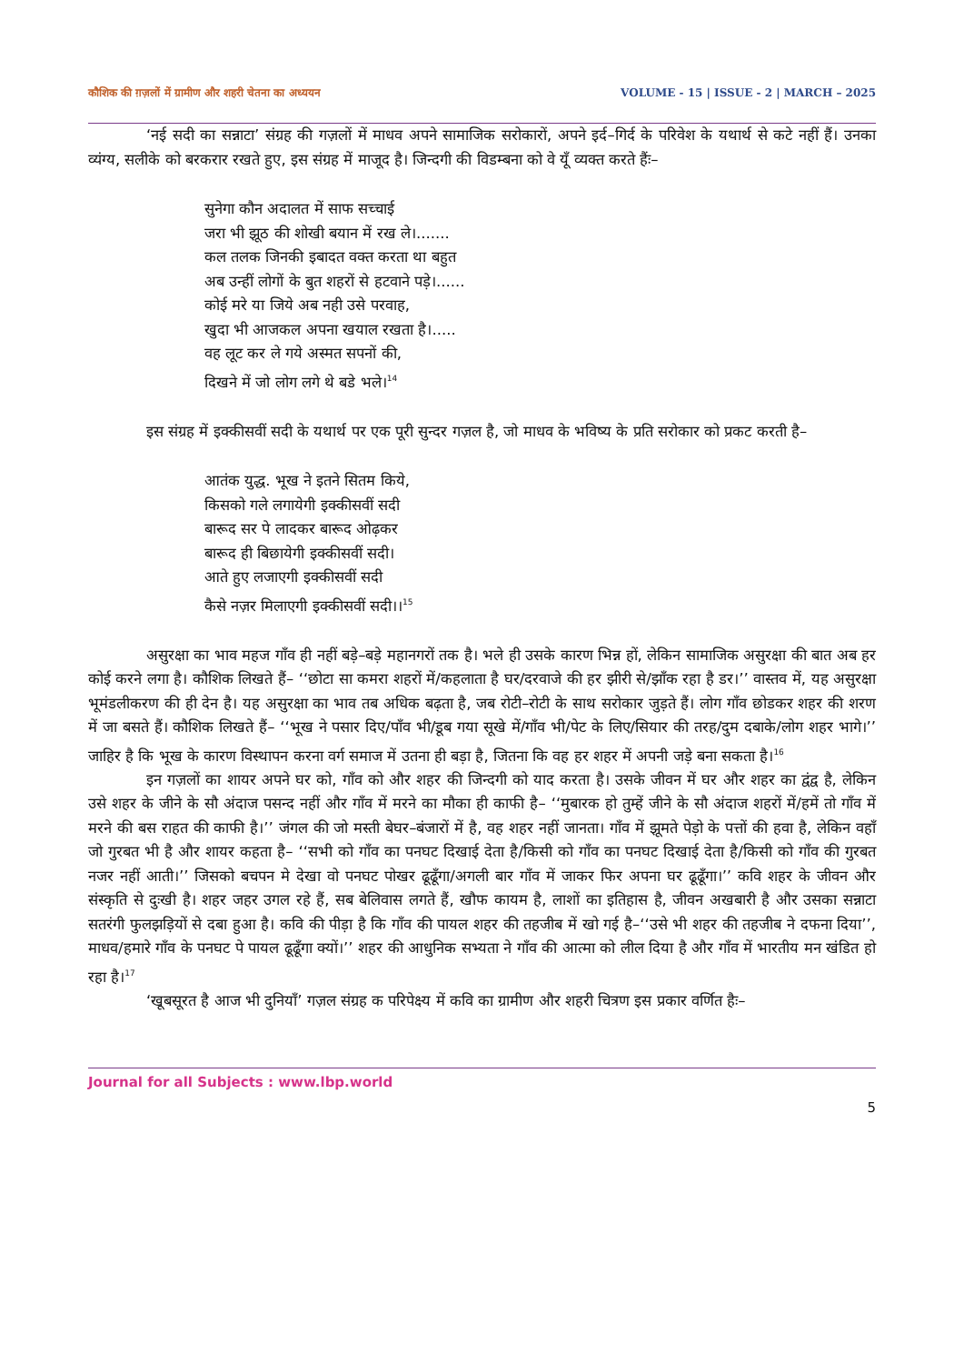कौशिक की ग़ज़लों में ग्रामीण और शहरी चेतना का अध्ययन VOLUME - 15 | ISSUE - 2 | MARCH – 2025
‘नई सदी का सन्नाटा’ संग्रह की गज़लों में माधव अपने सामाजिक सरोकारों, अपने इर्द–गिर्द के परिवेश के यथार्थ से कटे नहीं हैं। उनका व्यंग्य, सलीके को बरकरार रखते हुए, इस संग्रह में माजूद है। जिन्दगी की विडम्बना को वे यूँ व्यक्त करते हैंः–
सुनेगा कौन अदालत में साफ सच्चाई
जरा भी झूठ की शोखी बयान में रख ले।.......
कल तलक जिनकी इबादत वक्त करता था बहुत
अब उन्हीं लोगों के बुत शहरों से हटवाने पड़े।......
कोई मरे या जिये अब नही उसे परवाह,
खुदा भी आजकल अपना खयाल रखता है।.....
वह लूट कर ले गये अस्मत सपनों की,
दिखने में जो लोग लगे थे बडे भले।<sup>14</sup>
इस संग्रह में इक्कीसवीं सदी के यथार्थ पर एक पूरी सुन्दर गज़ल है, जो माधव के भविष्य के प्रति सरोकार को प्रकट करती है–
आतंक युद्ध. भूख ने इतने सितम किये,
किसको गले लगायेगी इक्कीसवीं सदी
बारूद सर पे लादकर बारूद ओढ़कर
बारूद ही बिछायेगी इक्कीसवीं सदी।
आते हुए लजाएगी इक्कीसवीं सदी
कैसे नज़र मिलाएगी इक्कीसवीं सदी।।<sup>15</sup>
असुरक्षा का भाव महज गाँव ही नहीं बड़े–बड़े महानगरों तक है। भले ही उसके कारण भिन्न हों, लेकिन सामाजिक असुरक्षा की बात अब हर कोई करने लगा है। कौशिक लिखते हैं– ‘‘छोटा सा कमरा शहरों में/कहलाता है घर/दरवाजे की हर झीरी से/झाँक रहा है डर।’’ वास्तव में, यह असुरक्षा भूमंडलीकरण की ही देन है। यह असुरक्षा का भाव तब अधिक बढ़ता है, जब रोटी–रोटी के साथ सरोकार जुड़ते हैं। लोग गाँव छोडकर शहर की शरण में जा बसते हैं। कौशिक लिखते हैं– ‘‘भूख ने पसार दिए/पाँव भी/डूब गया सूखे में/गाँव भी/पेट के लिए/सियार की तरह/दुम दबाके/लोग शहर भागे।’’ जाहिर है कि भूख के कारण विस्थापन करना वर्ग समाज में उतना ही बड़ा है, जितना कि वह हर शहर में अपनी जड़े बना सकता है।<sup>16</sup>
इन गज़लों का शायर अपने घर को, गाँव को और शहर की जिन्दगी को याद करता है। उसके जीवन में घर और शहर का द्वंद्व है, लेकिन उसे शहर के जीने के सौ अंदाज पसन्द नहीं और गाँव में मरने का मौका ही काफी है– ‘‘मुबारक हो तुम्हें जीने के सौ अंदाज शहरों में/हमें तो गाँव में मरने की बस राहत की काफी है।’’ जंगल की जो मस्ती बेघर–बंजारों में है, वह शहर नहीं जानता। गाँव में झूमते पेड़ो के पत्तों की हवा है, लेकिन वहाँ जो गुरबत भी है और शायर कहता है– ‘‘सभी को गाँव का पनघट दिखाई देता है/किसी को गाँव का पनघट दिखाई देता है/किसी को गाँव की गुरबत नजर नहीं आती।’’ जिसको बचपन मे देखा वो पनघट पोखर ढूढूँगा/अगली बार गाँव में जाकर फिर अपना घर ढूढूँगा।’’ कवि शहर के जीवन और संस्कृति से दुःखी है। शहर जहर उगल रहे हैं, सब बेलिवास लगते हैं, खौफ कायम है, लाशों का इतिहास है, जीवन अखबारी है और उसका सन्नाटा सतरंगी फुलझड़ियों से दबा हुआ है। कवि की पीड़ा है कि गाँव की पायल शहर की तहजीब में खो गई है–‘‘उसे भी शहर की तहजीब ने दफना दिया’’, माधव/हमारे गाँव के पनघट पे पायल ढूढूँगा क्यों।’’ शहर की आधुनिक सभ्यता ने गाँव की आत्मा को लील दिया है और गाँव में भारतीय मन खंडित हो रहा है।<sup>17</sup>
‘खूबसूरत है आज भी दुनियाँ’ गज़ल संग्रह क परिपेक्ष्य में कवि का ग्रामीण और शहरी चित्रण इस प्रकार वर्णित हैः–
Journal for all Subjects : www.lbp.world
5